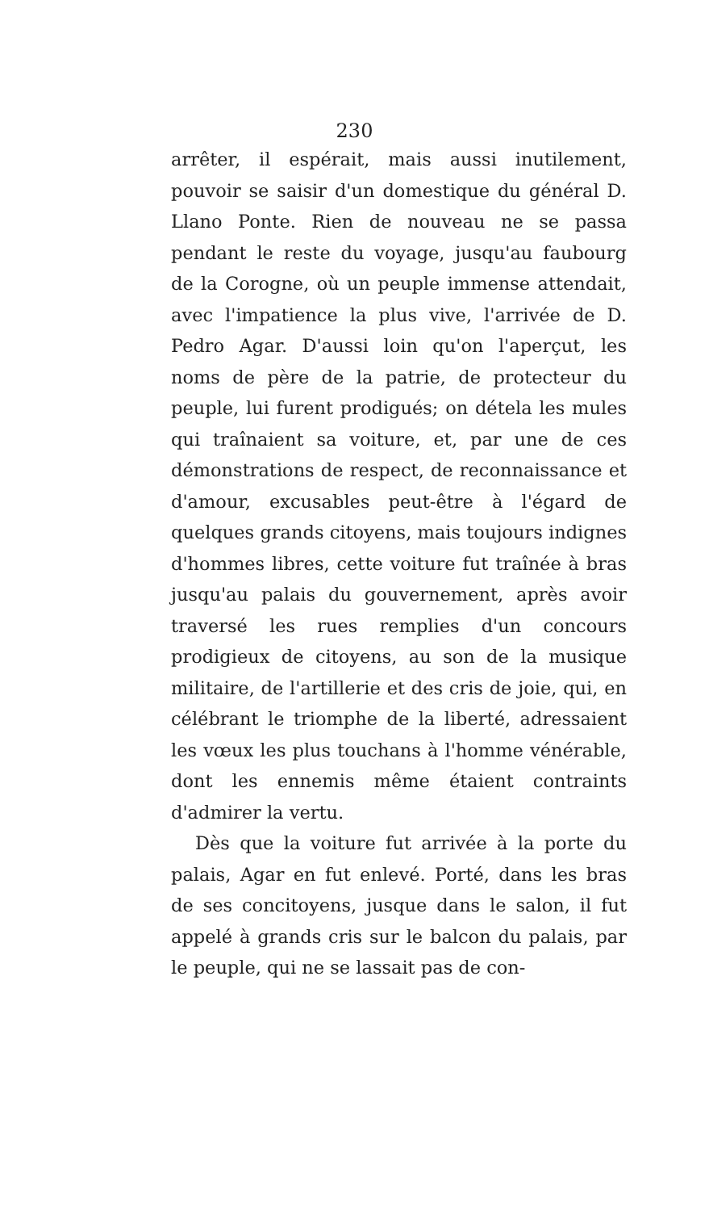230
arrêter, il espérait, mais aussi inutilement, pouvoir se saisir d'un domestique du général D. Llano Ponte. Rien de nouveau ne se passa pendant le reste du voyage, jusqu'au faubourg de la Corogne, où un peuple immense attendait, avec l'impatience la plus vive, l'arrivée de D. Pedro Agar. D'aussi loin qu'on l'aperçut, les noms de père de la patrie, de protecteur du peuple, lui furent prodigués; on détela les mules qui traînaient sa voiture, et, par une de ces démonstrations de respect, de reconnaissance et d'amour, excusables peut-être à l'égard de quelques grands citoyens, mais toujours indignes d'hommes libres, cette voiture fut traînée à bras jusqu'au palais du gouvernement, après avoir traversé les rues remplies d'un concours prodigieux de citoyens, au son de la musique militaire, de l'artillerie et des cris de joie, qui, en célébrant le triomphe de la liberté, adressaient les vœux les plus touchans à l'homme vénérable, dont les ennemis même étaient contraints d'admirer la vertu.
Dès que la voiture fut arrivée à la porte du palais, Agar en fut enlevé. Porté, dans les bras de ses concitoyens, jusque dans le salon, il fut appelé à grands cris sur le balcon du palais, par le peuple, qui ne se lassait pas de con-